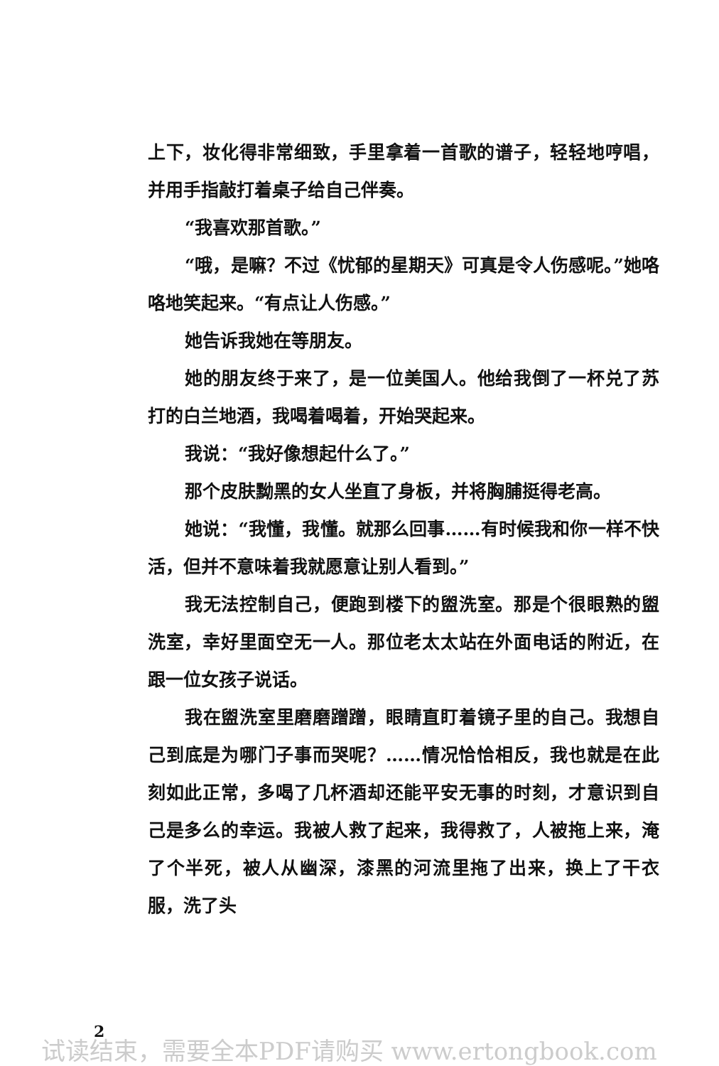上下，妆化得非常细致，手里拿着一首歌的谱子，轻轻地哼唱，并用手指敲打着桌子给自己伴奏。
“我喜欢那首歌。”
“哦，是嘛？不过《忧郁的星期天》可真是令人伤感呢。”她咯咯地笑起来。“有点让人伤感。”
她告诉我她在等朋友。
她的朋友终于来了，是一位美国人。他给我倒了一杯兑了苏打的白兰地酒，我喝着喝着，开始哭起来。
我说：“我好像想起什么了。”
那个皮肤黝黑的女人坐直了身板，并将胸脯挺得老高。
她说：“我懂，我懂。就那么回事……有时候我和你一样不快活，但并不意味着我就愿意让别人看到。”
我无法控制自己，便跑到楼下的盥洗室。那是个很眼熟的盥洗室，幸好里面空无一人。那位老太太站在外面电话的附近，在跟一位女孩子说话。
我在盥洗室里磨磨蹭蹭，眼睛直盯着镜子里的自己。我想自己到底是为哪门子事而哭呢？……情况恰恰相反，我也就是在此刻如此正常，多喝了几杯酒却还能平安无事的时刻，才意识到自己是多么的幸运。我被人救了起来，我得救了，人被拖上来，淹了个半死，被人从幽深，漆黑的河流里拖了出来，换上了干衣服，洗了头
2
试读结束，需要全本PDF请购买 www.ertongbook.com